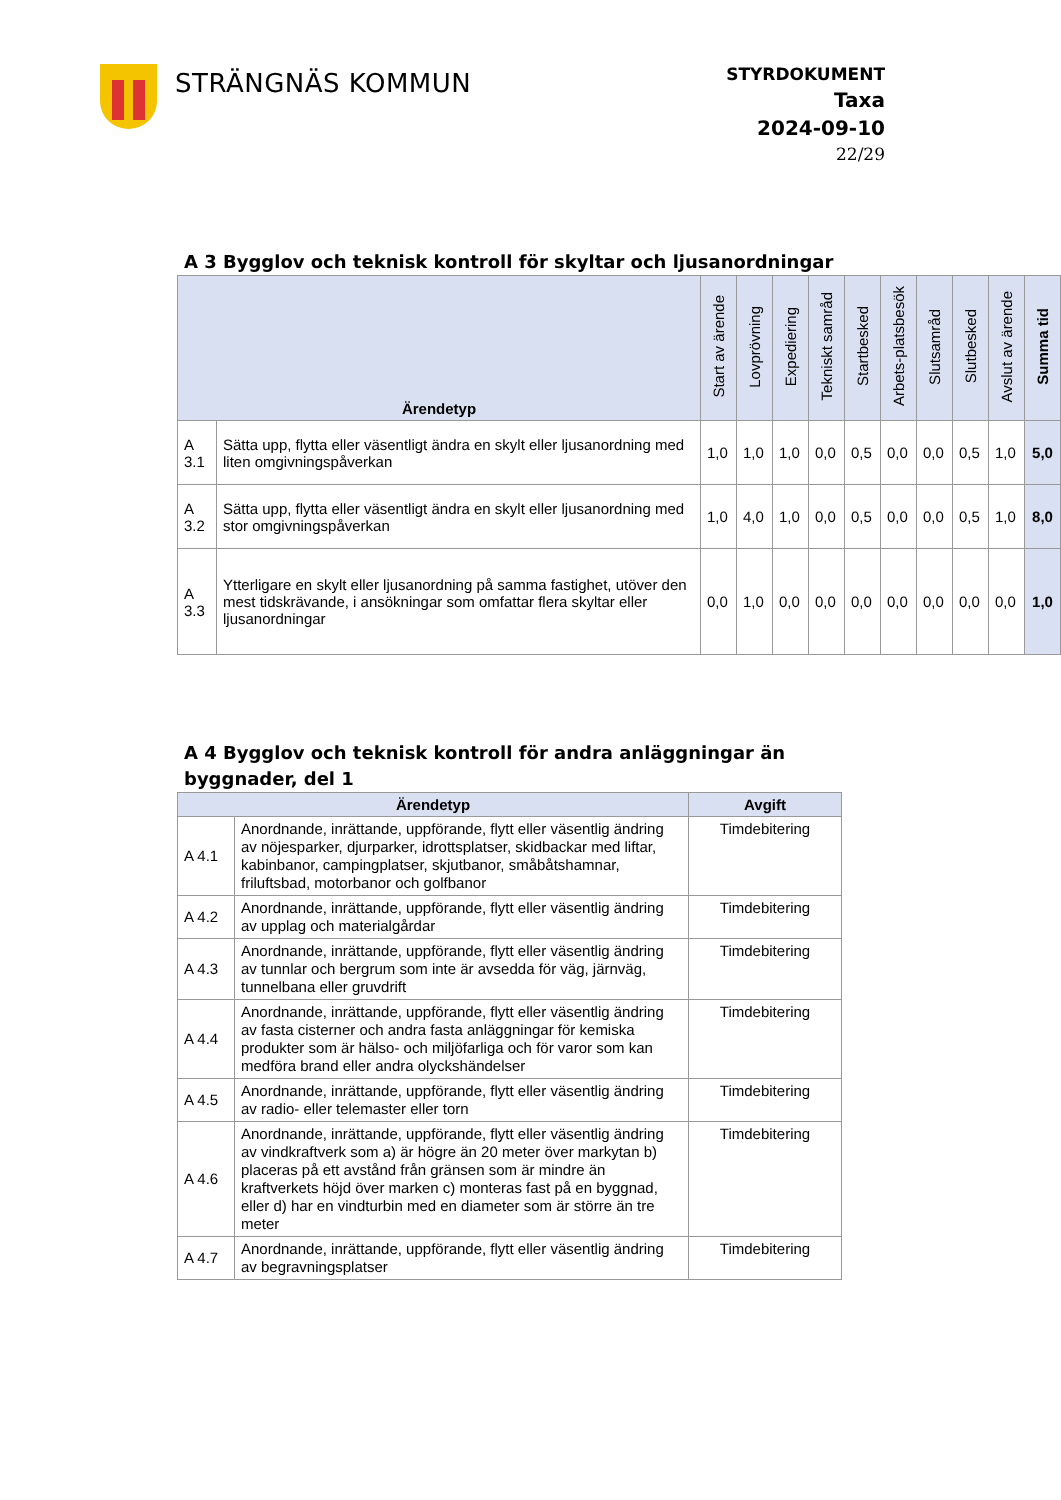STRÄNGNÄS KOMMUN
STYRDOKUMENT
Taxa
2024-09-10
22/29
A 3 Bygglov och teknisk kontroll för skyltar och ljusanordningar
| Ärendetyp | | Start av ärende | Lovprövning | Expediering | Tekniskt samråd | Startbesked | Arbets-platsbesök | Slutsamråd | Slutbesked | Avslut av ärende | Summa tid |
| --- | --- | --- | --- | --- | --- | --- | --- | --- | --- | --- | --- |
| A 3.1 | Sätta upp, flytta eller väsentligt ändra en skylt eller ljusanordning med liten omgivningspåverkan | 1,0 | 1,0 | 1,0 | 0,0 | 0,5 | 0,0 | 0,0 | 0,5 | 1,0 | 5,0 |
| A 3.2 | Sätta upp, flytta eller väsentligt ändra en skylt eller ljusanordning med stor omgivningspåverkan | 1,0 | 4,0 | 1,0 | 0,0 | 0,5 | 0,0 | 0,0 | 0,5 | 1,0 | 8,0 |
| A 3.3 | Ytterligare en skylt eller ljusanordning på samma fastighet, utöver den mest tidskrävande, i ansökningar som omfattar flera skyltar eller ljusanordningar | 0,0 | 1,0 | 0,0 | 0,0 | 0,0 | 0,0 | 0,0 | 0,0 | 0,0 | 1,0 |
A 4 Bygglov och teknisk kontroll för andra anläggningar än
byggnader, del 1
| Ärendetyp | | Avgift |
| --- | --- | --- |
| A 4.1 | Anordnande, inrättande, uppförande, flytt eller väsentlig ändring av nöjesparker, djurparker, idrottsplatser, skidbackar med liftar, kabinbanor, campingplatser, skjutbanor, småbåtshamnar, friluftsbad, motorbanor och golfbanor | Timdebitering |
| A 4.2 | Anordnande, inrättande, uppförande, flytt eller väsentlig ändring av upplag och materialgårdar | Timdebitering |
| A 4.3 | Anordnande, inrättande, uppförande, flytt eller väsentlig ändring av tunnlar och bergrum som inte är avsedda för väg, järnväg, tunnelbana eller gruvdrift | Timdebitering |
| A 4.4 | Anordnande, inrättande, uppförande, flytt eller väsentlig ändring av fasta cisterner och andra fasta anläggningar för kemiska produkter som är hälso- och miljöfarliga och för varor som kan medföra brand eller andra olyckshändelser | Timdebitering |
| A 4.5 | Anordnande, inrättande, uppförande, flytt eller väsentlig ändring av radio- eller telemaster eller torn | Timdebitering |
| A 4.6 | Anordnande, inrättande, uppförande, flytt eller väsentlig ändring av vindkraftverk som a) är högre än 20 meter över markytan b) placeras på ett avstånd från gränsen som är mindre än kraftverkets höjd över marken c) monteras fast på en byggnad, eller d) har en vindturbin med en diameter som är större än tre meter | Timdebitering |
| A 4.7 | Anordnande, inrättande, uppförande, flytt eller väsentlig ändring av begravningsplatser | Timdebitering |